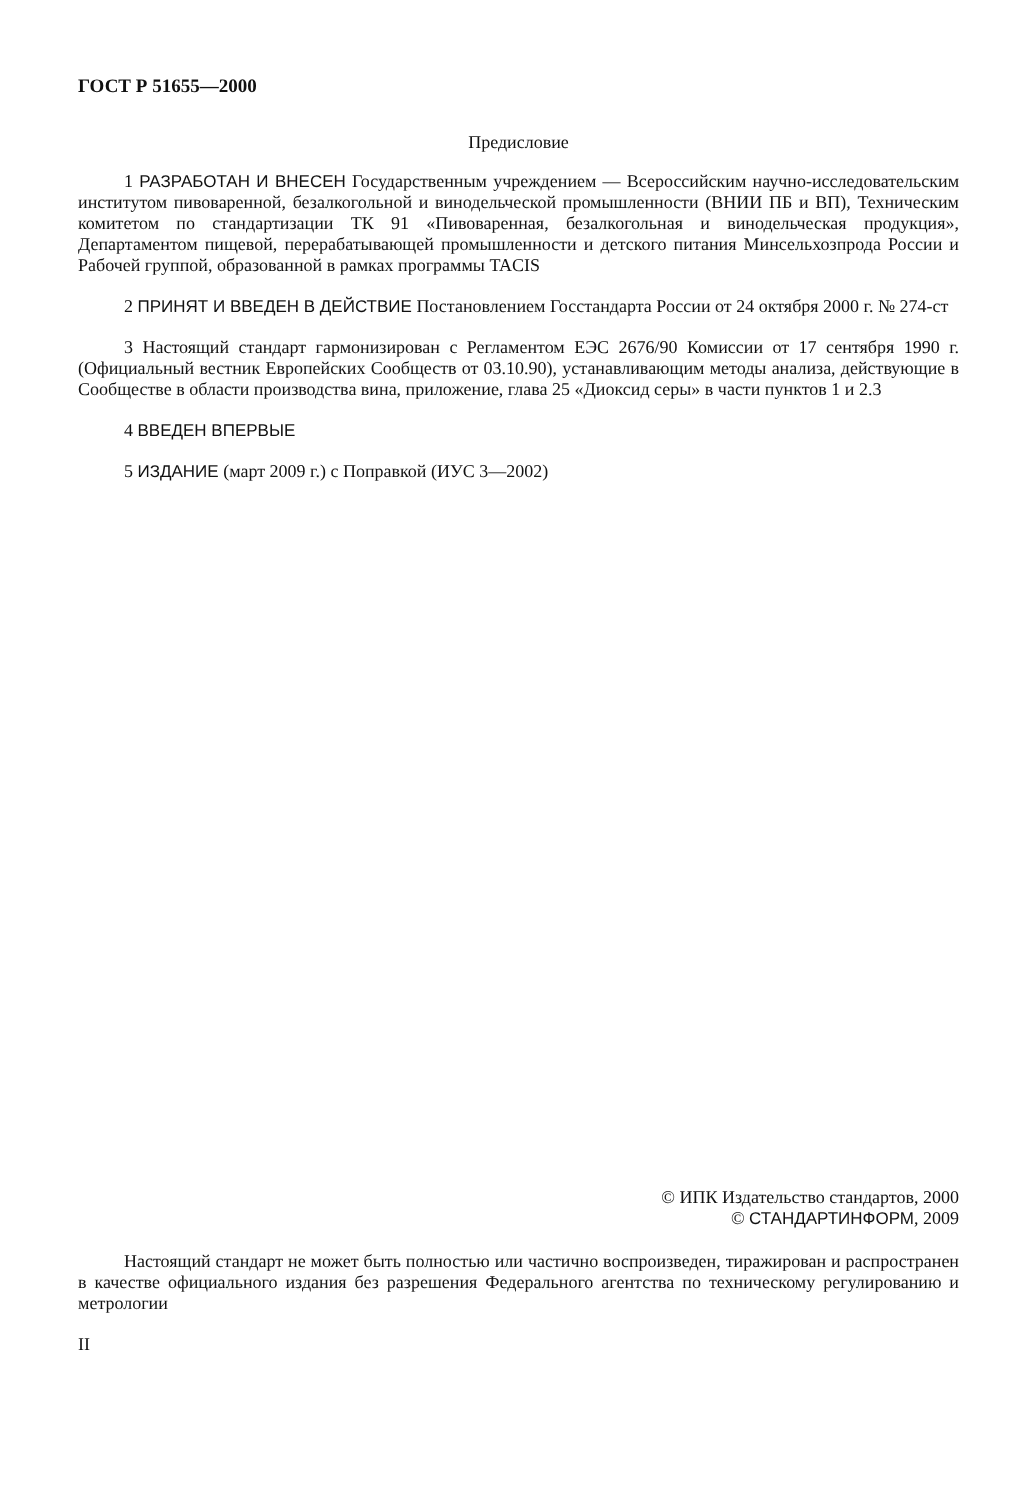ГОСТ Р 51655—2000
Предисловие
1 РАЗРАБОТАН И ВНЕСЕН Государственным учреждением — Всероссийским научно-исследовательским институтом пивоваренной, безалкогольной и винодельческой промышленности (ВНИИ ПБ и ВП), Техническим комитетом по стандартизации ТК 91 «Пивоваренная, безалкогольная и винодельческая продукция», Департаментом пищевой, перерабатывающей промышленности и детского питания Минсельхозпрода России и Рабочей группой, образованной в рамках программы TACIS
2 ПРИНЯТ И ВВЕДЕН В ДЕЙСТВИЕ Постановлением Госстандарта России от 24 октября 2000 г. № 274-ст
3 Настоящий стандарт гармонизирован с Регламентом ЕЭС 2676/90 Комиссии от 17 сентября 1990 г. (Официальный вестник Европейских Сообществ от 03.10.90), устанавливающим методы анализа, действующие в Сообществе в области производства вина, приложение, глава 25 «Диоксид серы» в части пунктов 1 и 2.3
4 ВВЕДЕН ВПЕРВЫЕ
5 ИЗДАНИЕ (март 2009 г.) с Поправкой (ИУС 3—2002)
© ИПК Издательство стандартов, 2000
© СТАНДАРТИНФОРМ, 2009
Настоящий стандарт не может быть полностью или частично воспроизведен, тиражирован и распространен в качестве официального издания без разрешения Федерального агентства по техническому регулированию и метрологии
II